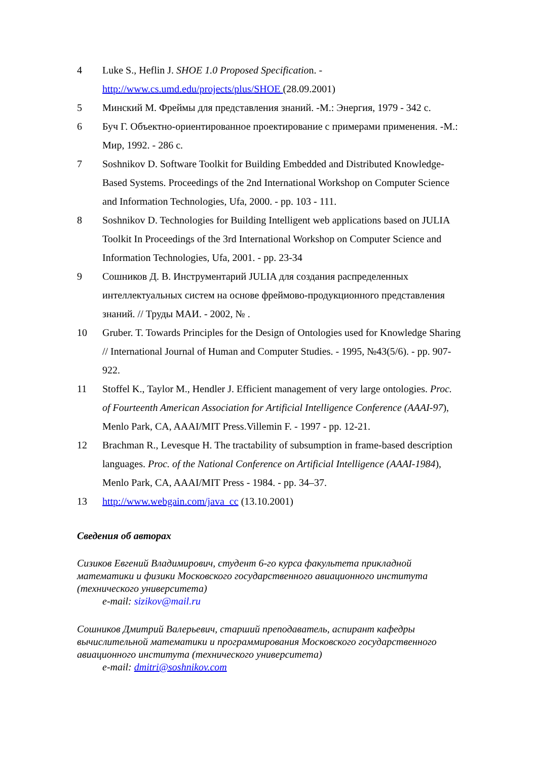4 Luke S., Heflin J. SHOE 1.0 Proposed Specification. - http://www.cs.umd.edu/projects/plus/SHOE (28.09.2001)
5 Минский М. Фреймы для представления знаний. -М.: Энергия, 1979 - 342 с.
6 Буч Г. Объектно-ориентированное проектирование с примерами применения. -М.: Мир, 1992. - 286 с.
7 Soshnikov D. Software Toolkit for Building Embedded and Distributed Knowledge-Based Systems. Proceedings of the 2nd International Workshop on Computer Science and Information Technologies, Ufa, 2000. - pp. 103 - 111.
8 Soshnikov D. Technologies for Building Intelligent web applications based on JULIA Toolkit In Proceedings of the 3rd International Workshop on Computer Science and Information Technologies, Ufa, 2001. - pp. 23-34
9 Сошников Д. В. Инструментарий JULIA для создания распределенных интеллектуальных систем на основе фреймово-продукционного представления знаний. // Труды МАИ. - 2002, № .
10 Gruber. T. Towards Principles for the Design of Ontologies used for Knowledge Sharing // International Journal of Human and Computer Studies. - 1995, №43(5/6). - pp. 907-922.
11 Stoffel K., Taylor M., Hendler J. Efficient management of very large ontologies. Proc. of Fourteenth American Association for Artificial Intelligence Conference (AAAI-97), Menlo Park, CA, AAAI/MIT Press.Villemin F. - 1997 - pp. 12-21.
12 Brachman R., Levesque H. The tractability of subsumption in frame-based description languages. Proc. of the National Conference on Artificial Intelligence (AAAI-1984), Menlo Park, CA, AAAI/MIT Press - 1984. - pp. 34–37.
13 http://www.webgain.com/java_cc (13.10.2001)
Сведения об авторах
Сизиков Евгений Владимирович, студент 6-го курса факультета прикладной математики и физики Московского государственного авиационного института (технического университета)
e-mail: sizikov@mail.ru
Сошников Дмитрий Валерьевич, старший преподаватель, аспирант кафедры вычислительной математики и программирования Московского государственного авиационного института (технического университета)
e-mail: dmitri@soshnikov.com